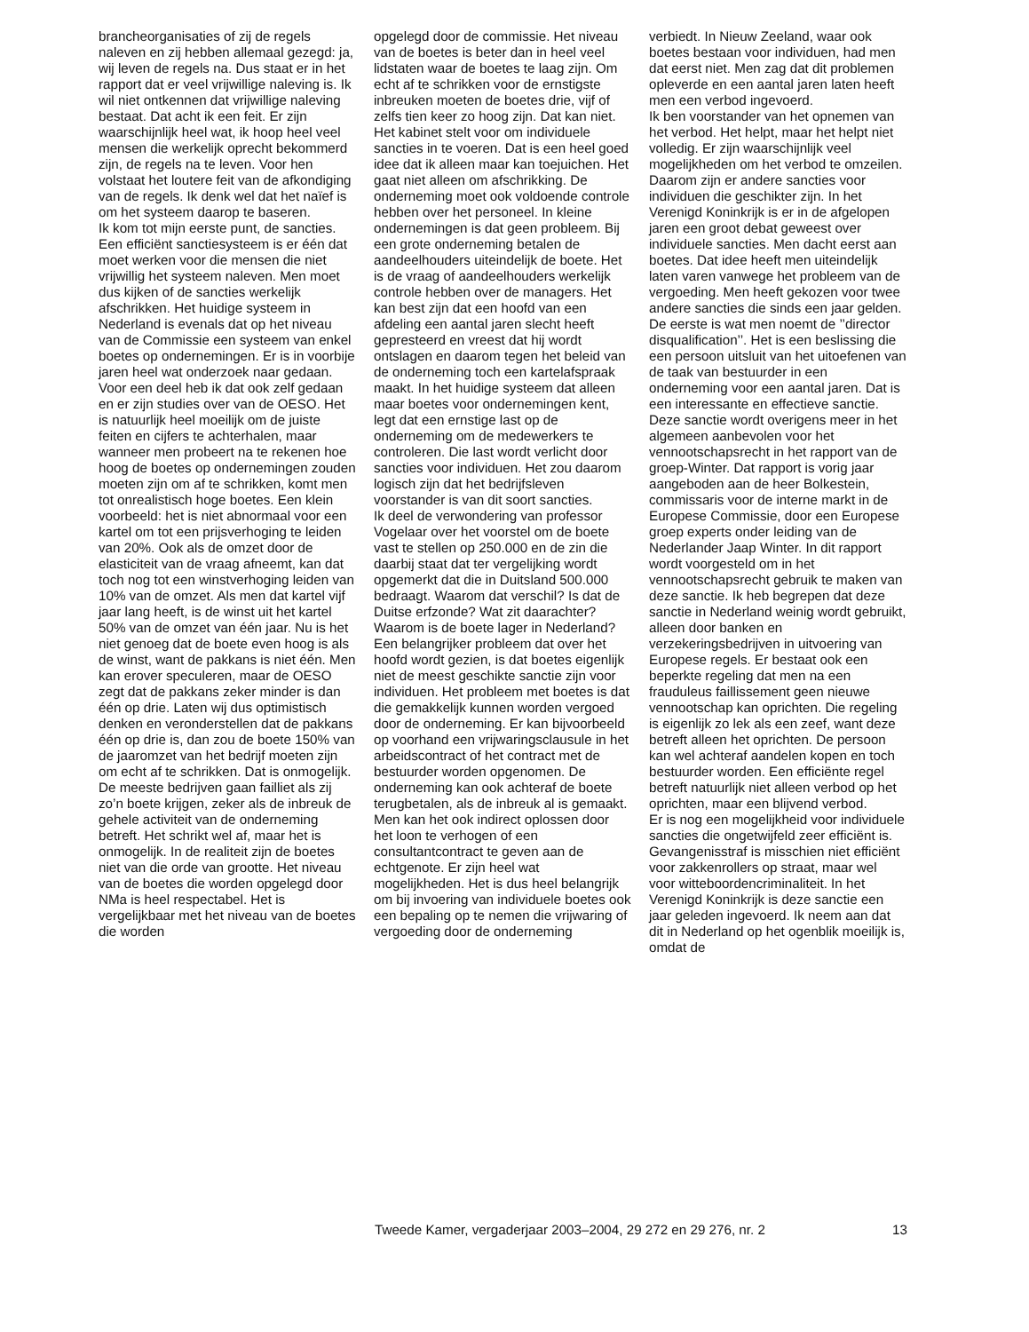brancheorganisaties of zij de regels naleven en zij hebben allemaal gezegd: ja, wij leven de regels na. Dus staat er in het rapport dat er veel vrijwillige naleving is. Ik wil niet ontkennen dat vrijwillige naleving bestaat. Dat acht ik een feit. Er zijn waarschijnlijk heel wat, ik hoop heel veel mensen die werkelijk oprecht bekommerd zijn, de regels na te leven. Voor hen volstaat het loutere feit van de afkondiging van de regels. Ik denk wel dat het naïef is om het systeem daarop te baseren.
Ik kom tot mijn eerste punt, de sancties. Een efficiënt sanctiesysteem is er één dat moet werken voor die mensen die niet vrijwillig het systeem naleven. Men moet dus kijken of de sancties werkelijk afschrikken. Het huidige systeem in Nederland is evenals dat op het niveau van de Commissie een systeem van enkel boetes op ondernemingen. Er is in voorbije jaren heel wat onderzoek naar gedaan. Voor een deel heb ik dat ook zelf gedaan en er zijn studies over van de OESO. Het is natuurlijk heel moeilijk om de juiste feiten en cijfers te achterhalen, maar wanneer men probeert na te rekenen hoe hoog de boetes op ondernemingen zouden moeten zijn om af te schrikken, komt men tot onrealistisch hoge boetes. Een klein voorbeeld: het is niet abnormaal voor een kartel om tot een prijsverhoging te leiden van 20%. Ook als de omzet door de elasticiteit van de vraag afneemt, kan dat toch nog tot een winstverhoging leiden van 10% van de omzet. Als men dat kartel vijf jaar lang heeft, is de winst uit het kartel 50% van de omzet van één jaar. Nu is het niet genoeg dat de boete even hoog is als de winst, want de pakkans is niet één. Men kan erover speculeren, maar de OESO zegt dat de pakkans zeker minder is dan één op drie. Laten wij dus optimistisch denken en veronderstellen dat de pakkans één op drie is, dan zou de boete 150% van de jaaromzet van het bedrijf moeten zijn om echt af te schrikken. Dat is onmogelijk. De meeste bedrijven gaan failliet als zij zo’n boete krijgen, zeker als de inbreuk de gehele activiteit van de onderneming betreft. Het schrikt wel af, maar het is onmogelijk. In de realiteit zijn de boetes niet van die orde van grootte. Het niveau van de boetes die worden opgelegd door NMa is heel respectabel. Het is vergelijkbaar met het niveau van de boetes die worden
opgelegd door de commissie. Het niveau van de boetes is beter dan in heel veel lidstaten waar de boetes te laag zijn. Om echt af te schrikken voor de ernstigste inbreuken moeten de boetes drie, vijf of zelfs tien keer zo hoog zijn. Dat kan niet.
Het kabinet stelt voor om individuele sancties in te voeren. Dat is een heel goed idee dat ik alleen maar kan toejuichen. Het gaat niet alleen om afschrikking. De onderneming moet ook voldoende controle hebben over het personeel. In kleine ondernemingen is dat geen probleem. Bij een grote onderneming betalen de aandeelhouders uiteindelijk de boete. Het is de vraag of aandeelhouders werkelijk controle hebben over de managers. Het kan best zijn dat een hoofd van een afdeling een aantal jaren slecht heeft gepresteerd en vreest dat hij wordt ontslagen en daarom tegen het beleid van de onderneming toch een kartelafspraak maakt. In het huidige systeem dat alleen maar boetes voor ondernemingen kent, legt dat een ernstige last op de onderneming om de medewerkers te controleren. Die last wordt verlicht door sancties voor individuen. Het zou daarom logisch zijn dat het bedrijfsleven voorstander is van dit soort sancties.
Ik deel de verwondering van professor Vogelaar over het voorstel om de boete vast te stellen op 250.000 en de zin die daarbij staat dat ter vergelijking wordt opgemerkt dat die in Duitsland 500.000 bedraagt. Waarom dat verschil? Is dat de Duitse erfzonde? Wat zit daarachter? Waarom is de boete lager in Nederland?
Een belangrijker probleem dat over het hoofd wordt gezien, is dat boetes eigenlijk niet de meest geschikte sanctie zijn voor individuen. Het probleem met boetes is dat die gemakkelijk kunnen worden vergoed door de onderneming. Er kan bijvoorbeeld op voorhand een vrijwaringsclausule in het arbeidscontract of het contract met de bestuurder worden opgenomen. De onderneming kan ook achteraf de boete terugbetalen, als de inbreuk al is gemaakt. Men kan het ook indirect oplossen door het loon te verhogen of een consultantcontract te geven aan de echtgenote. Er zijn heel wat mogelijkheden. Het is dus heel belangrijk om bij invoering van individuele boetes ook een bepaling op te nemen die vrijwaring of vergoeding door de onderneming
verbiedt. In Nieuw Zeeland, waar ook boetes bestaan voor individuen, had men dat eerst niet. Men zag dat dit problemen opleverde en een aantal jaren laten heeft men een verbod ingevoerd.
Ik ben voorstander van het opnemen van het verbod. Het helpt, maar het helpt niet volledig. Er zijn waarschijnlijk veel mogelijkheden om het verbod te omzeilen. Daarom zijn er andere sancties voor individuen die geschikter zijn. In het Verenigd Koninkrijk is er in de afgelopen jaren een groot debat geweest over individuele sancties. Men dacht eerst aan boetes. Dat idee heeft men uiteindelijk laten varen vanwege het probleem van de vergoeding. Men heeft gekozen voor twee andere sancties die sinds een jaar gelden. De eerste is wat men noemt de ’’director disqualification’’. Het is een beslissing die een persoon uitsluit van het uitoefenen van de taak van bestuurder in een onderneming voor een aantal jaren. Dat is een interessante en effectieve sanctie. Deze sanctie wordt overigens meer in het algemeen aanbevolen voor het vennootschapsrecht in het rapport van de groep-Winter. Dat rapport is vorig jaar aangeboden aan de heer Bolkestein, commissaris voor de interne markt in de Europese Commissie, door een Europese groep experts onder leiding van de Nederlander Jaap Winter. In dit rapport wordt voorgesteld om in het vennootschapsrecht gebruik te maken van deze sanctie. Ik heb begrepen dat deze sanctie in Nederland weinig wordt gebruikt, alleen door banken en verzekeringsbedrijven in uitvoering van Europese regels. Er bestaat ook een beperkte regeling dat men na een frauduleus faillissement geen nieuwe vennootschap kan oprichten. Die regeling is eigenlijk zo lek als een zeef, want deze betreft alleen het oprichten. De persoon kan wel achteraf aandelen kopen en toch bestuurder worden. Een efficiënte regel betreft natuurlijk niet alleen verbod op het oprichten, maar een blijvend verbod.
Er is nog een mogelijkheid voor individuele sancties die ongetwijfeld zeer efficiënt is. Gevangenisstraf is misschien niet efficiënt voor zakkenrollers op straat, maar wel voor witteboordencriminaliteit. In het Verenigd Koninkrijk is deze sanctie een jaar geleden ingevoerd. Ik neem aan dat dit in Nederland op het ogenblik moeilijk is, omdat de
Tweede Kamer, vergaderjaar 2003–2004, 29 272 en 29 276, nr. 2 13